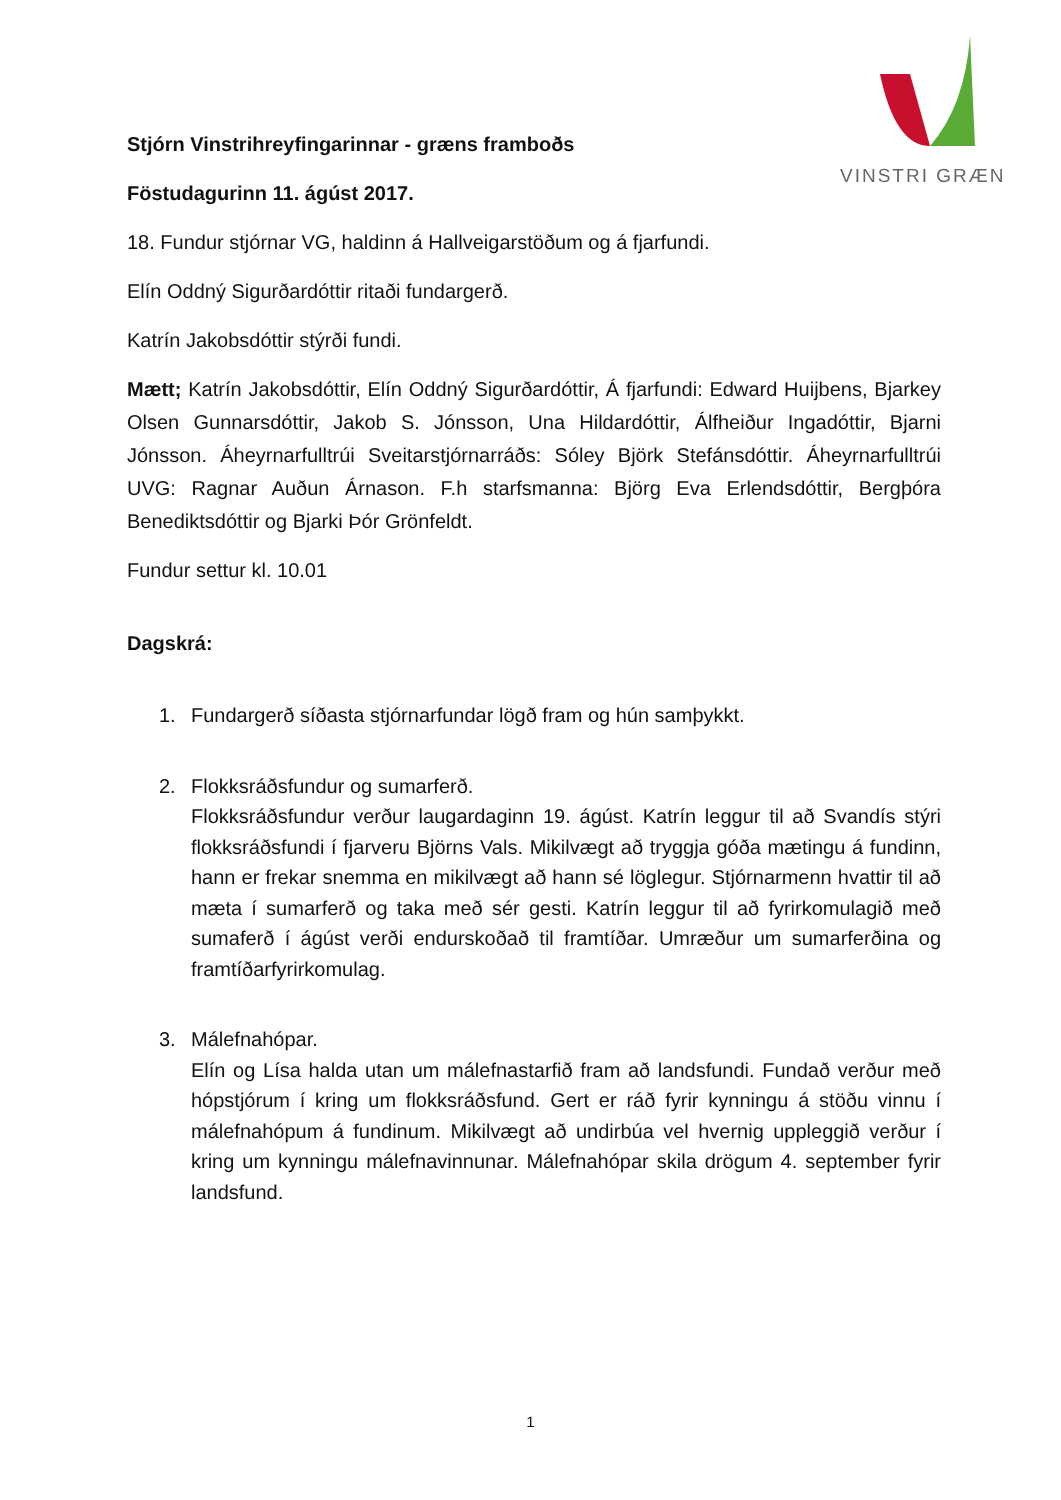VINSTRI GRÆN
Stjórn Vinstrihreyfingarinnar - græns framboðs
Föstudagurinn 11. ágúst 2017.
18. Fundur stjórnar VG, haldinn á Hallveigarstöðum og á fjarfundi.
Elín Oddný Sigurðardóttir ritaði fundargerð.
Katrín Jakobsdóttir stýrði fundi.
Mætt; Katrín Jakobsdóttir, Elín Oddný Sigurðardóttir, Á fjarfundi: Edward Huijbens, Bjarkey Olsen Gunnarsdóttir, Jakob S. Jónsson, Una Hildardóttir, Álfheiður Ingadóttir, Bjarni Jónsson. Áheyrnarfulltrúi Sveitarstjórnarráðs: Sóley Björk Stefánsdóttir. Áheyrnarfulltrúi UVG: Ragnar Auðun Árnason. F.h starfsmanna: Björg Eva Erlendsdóttir, Bergþóra Benediktsdóttir og Bjarki Þór Grönfeldt.
Fundur settur kl. 10.01
Dagskrá:
1. Fundargerð síðasta stjórnarfundar lögð fram og hún samþykkt.
2. Flokksráðsfundur og sumarferð.
Flokksráðsfundur verður laugardaginn 19. ágúst. Katrín leggur til að Svandís stýri flokksráðsfundi í fjarveru Björns Vals. Mikilvægt að tryggja góða mætingu á fundinn, hann er frekar snemma en mikilvægt að hann sé löglegur. Stjórnarmenn hvattir til að mæta í sumarferð og taka með sér gesti. Katrín leggur til að fyrirkomulagið með sumaferð í ágúst verði endurskoðað til framtíðar. Umræður um sumarferðina og framtíðarfyrirkomulag.
3. Málefnahópar.
Elín og Lísa halda utan um málefnastarfið fram að landsfundi. Fundað verður með hópstjórum í kring um flokksráðsfund. Gert er ráð fyrir kynningu á stöðu vinnu í málefnahópum á fundinum. Mikilvægt að undirbúa vel hvernig uppleggið verður í kring um kynningu málefnavinnunar. Málefnahópar skila drögum 4. september fyrir landsfund.
1